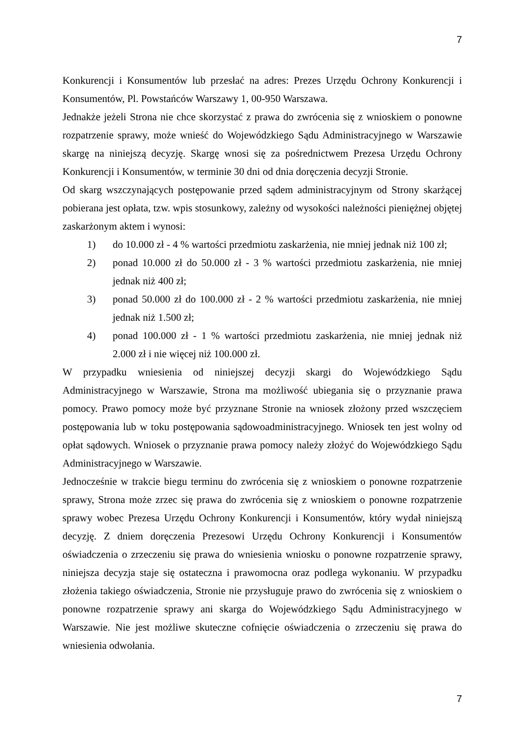7
Konkurencji i Konsumentów lub przesłać na adres: Prezes Urzędu Ochrony Konkurencji i Konsumentów, Pl. Powstańców Warszawy 1, 00-950 Warszawa.
Jednakże jeżeli Strona nie chce skorzystać z prawa do zwrócenia się z wnioskiem o ponowne rozpatrzenie sprawy, może wnieść do Wojewódzkiego Sądu Administracyjnego w Warszawie skargę na niniejszą decyzję. Skargę wnosi się za pośrednictwem Prezesa Urzędu Ochrony Konkurencji i Konsumentów, w terminie 30 dni od dnia doręczenia decyzji Stronie.
Od skarg wszczynających postępowanie przed sądem administracyjnym od Strony skarżącej pobierana jest opłata, tzw. wpis stosunkowy, zależny od wysokości należności pieniężnej objętej zaskarżonym aktem i wynosi:
1) do 10.000 zł - 4 % wartości przedmiotu zaskarżenia, nie mniej jednak niż 100 zł;
2) ponad 10.000 zł do 50.000 zł - 3 % wartości przedmiotu zaskarżenia, nie mniej jednak niż 400 zł;
3) ponad 50.000 zł do 100.000 zł - 2 % wartości przedmiotu zaskarżenia, nie mniej jednak niż 1.500 zł;
4) ponad 100.000 zł - 1 % wartości przedmiotu zaskarżenia, nie mniej jednak niż 2.000 zł i nie więcej niż 100.000 zł.
W przypadku wniesienia od niniejszej decyzji skargi do Wojewódzkiego Sądu Administracyjnego w Warszawie, Strona ma możliwość ubiegania się o przyznanie prawa pomocy. Prawo pomocy może być przyznane Stronie na wniosek złożony przed wszczęciem postępowania lub w toku postępowania sądowoadministracyjnego. Wniosek ten jest wolny od opłat sądowych. Wniosek o przyznanie prawa pomocy należy złożyć do Wojewódzkiego Sądu Administracyjnego w Warszawie.
Jednocześnie w trakcie biegu terminu do zwrócenia się z wnioskiem o ponowne rozpatrzenie sprawy, Strona może zrzec się prawa do zwrócenia się z wnioskiem o ponowne rozpatrzenie sprawy wobec Prezesa Urzędu Ochrony Konkurencji i Konsumentów, który wydał niniejszą decyzję. Z dniem doręczenia Prezesowi Urzędu Ochrony Konkurencji i Konsumentów oświadczenia o zrzeczeniu się prawa do wniesienia wniosku o ponowne rozpatrzenie sprawy, niniejsza decyzja staje się ostateczna i prawomocna oraz podlega wykonaniu. W przypadku złożenia takiego oświadczenia, Stronie nie przysługuje prawo do zwrócenia się z wnioskiem o ponowne rozpatrzenie sprawy ani skarga do Wojewódzkiego Sądu Administracyjnego w Warszawie. Nie jest możliwe skuteczne cofnięcie oświadczenia o zrzeczeniu się prawa do wniesienia odwołania.
7